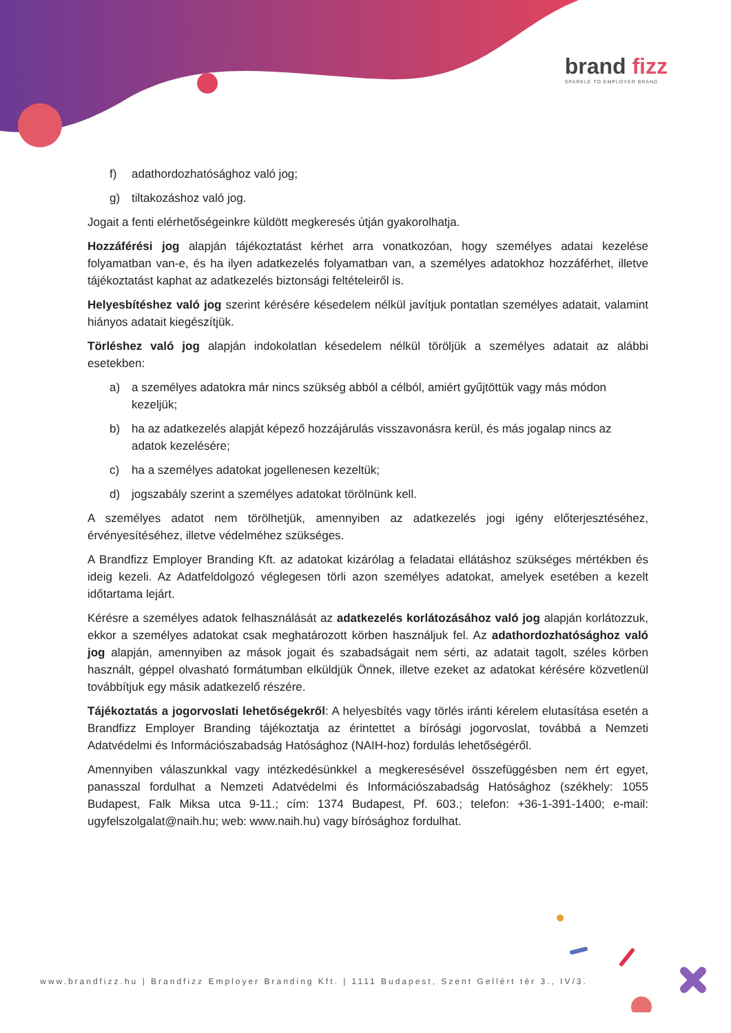brand fizz
SPARKLE TO EMPLOYER BRAND
f) adathordozhatósághoz való jog;
g) tiltakozáshoz való jog.
Jogait a fenti elérhetőségeinkre küldött megkeresés útján gyakorolhatja.
Hozzáférési jog alapján tájékoztatást kérhet arra vonatkozóan, hogy személyes adatai kezelése folyamatban van-e, és ha ilyen adatkezelés folyamatban van, a személyes adatokhoz hozzáférhet, illetve tájékoztatást kaphat az adatkezelés biztonsági feltételeiről is.
Helyesbítéshez való jog szerint kérésére késedelem nélkül javítjuk pontatlan személyes adatait, valamint hiányos adatait kiegészítjük.
Törléshez való jog alapján indokolatlan késedelem nélkül töröljük a személyes adatait az alábbi esetekben:
a) a személyes adatokra már nincs szükség abból a célból, amiért gyűjtöttük vagy más módon kezeljük;
b) ha az adatkezelés alapját képező hozzájárulás visszavonásra kerül, és más jogalap nincs az adatok kezelésére;
c) ha a személyes adatokat jogellenesen kezeltük;
d) jogszabály szerint a személyes adatokat törölnünk kell.
A személyes adatot nem törölhetjük, amennyiben az adatkezelés jogi igény előterjesztéséhez, érvényesítéséhez, illetve védelméhez szükséges.
A Brandfizz Employer Branding Kft. az adatokat kizárólag a feladatai ellátáshoz szükséges mértékben és ideig kezeli. Az Adatfeldolgozó véglegesen törli azon személyes adatokat, amelyek esetében a kezelt időtartama lejárt.
Kérésre a személyes adatok felhasználását az adatkezelés korlátozásához való jog alapján korlátozzuk, ekkor a személyes adatokat csak meghatározott körben használjuk fel. Az adathordozhatósághoz való jog alapján, amennyiben az mások jogait és szabadságait nem sérti, az adatait tagolt, széles körben használt, géppel olvasható formátumban elküldjük Önnek, illetve ezeket az adatokat kérésére közvetlenül továbbítjuk egy másik adatkezelő részére.
Tájékoztatás a jogorvoslati lehetőségekről: A helyesbítés vagy törlés iránti kérelem elutasítása esetén a Brandfizz Employer Branding tájékoztatja az érintettet a bírósági jogorvoslat, továbbá a Nemzeti Adatvédelmi és Információszabadság Hatósághoz (NAIH-hoz) fordulás lehetőségéről.
Amennyiben válaszunkkal vagy intézkedésünkkel a megkeresésével összefüggésben nem ért egyet, panasszal fordulhat a Nemzeti Adatvédelmi és Információszabadság Hatósághoz (székhely: 1055 Budapest, Falk Miksa utca 9-11.; cím: 1374 Budapest, Pf. 603.; telefon: +36-1-391-1400; e-mail: ugyfelszolgalat@naih.hu; web: www.naih.hu) vagy bírósághoz fordulhat.
www.brandfizz.hu | Brandfizz Employer Branding Kft. | 1111 Budapest, Szent Gellért tér 3., IV/3.